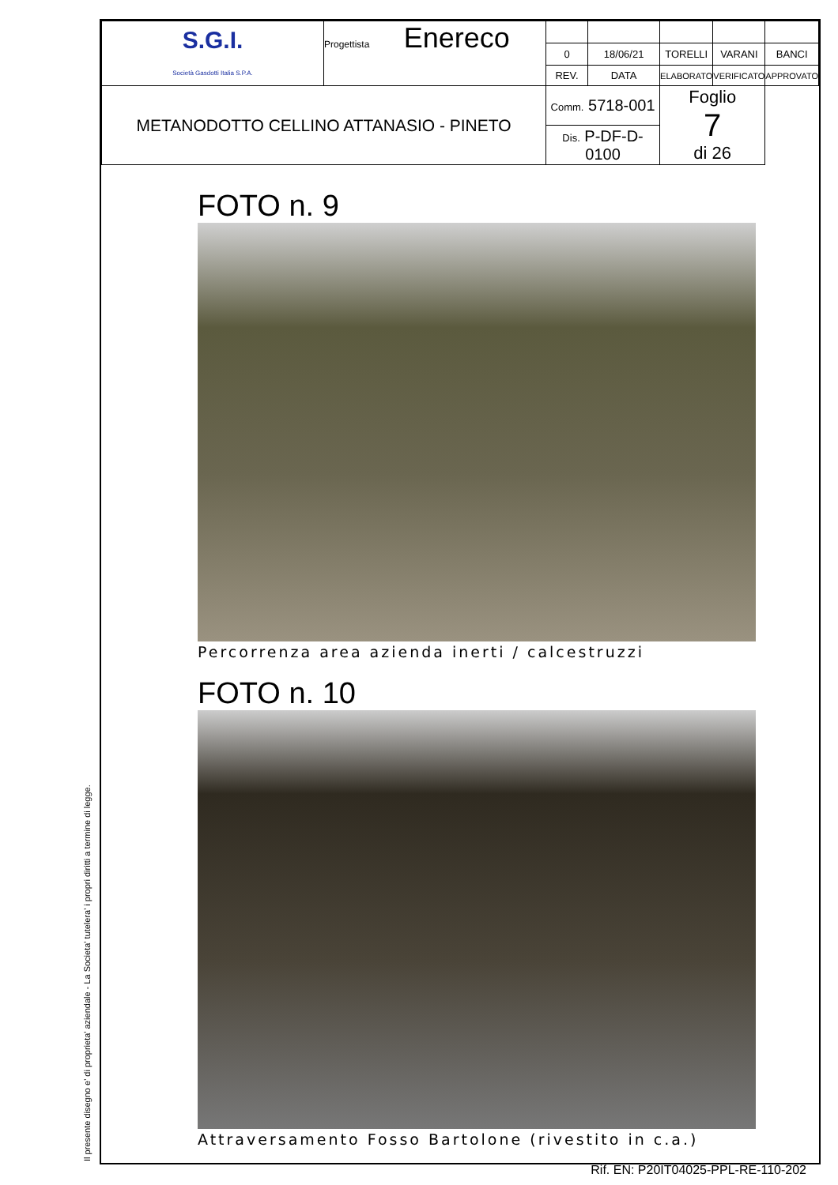Il presente disegno e' di proprieta' aziendale - La Societa' tutelera' i propri diritti a termine di legge.
| S.G.I. Società Gasdotti Italia S.P.A. | Progettista Enereco | | | | | |
| | | 0 | 18/06/21 | TORELLI | VARANI | BANCI |
| | | REV. | DATA | ELABORATO | VERIFICATO | APPROVATO |
| METANODOTTO CELLINO ATTANASIO - PINETO | | Comm. 5718-001 | | Foglio 7 di 26 | | |
| | | Dis. P-DF-D-0100 | | | | |
FOTO n. 9
Percorrenza area azienda inerti / calcestruzzi
FOTO n. 10
Attraversamento Fosso Bartolone (rivestito in c.a.)
Rif. EN: P20IT04025-PPL-RE-110-202